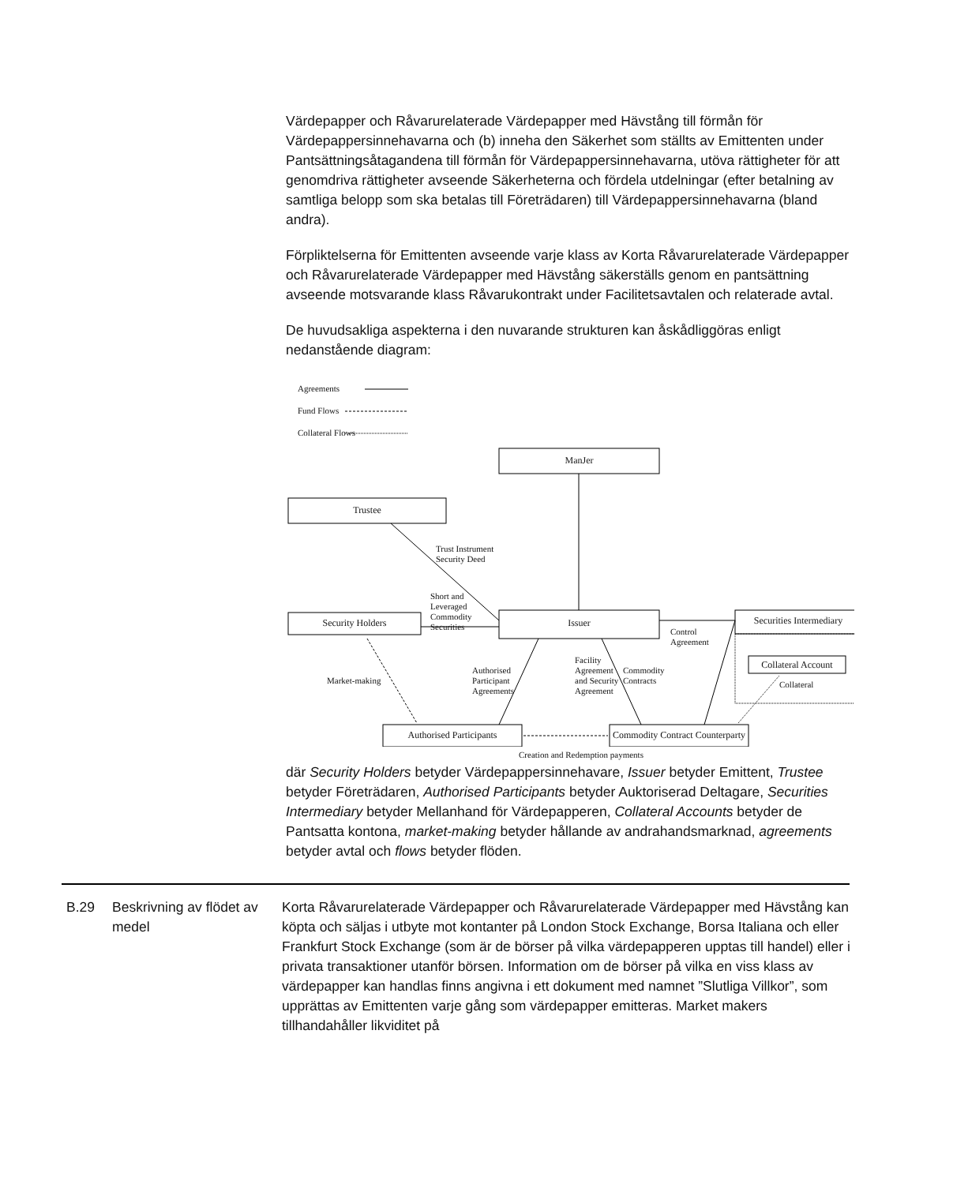Värdepapper och Råvarurelaterade Värdepapper med Hävstång till förmån för Värdepappersinnehavarna och (b) inneha den Säkerhet som ställts av Emittenten under Pantsättningsåtagandena till förmån för Värdepappersinnehavarna, utöva rättigheter för att genomdriva rättigheter avseende Säkerheterna och fördela utdelningar (efter betalning av samtliga belopp som ska betalas till Företrädaren) till Värdepappersinnehavarna (bland andra).
Förpliktelserna för Emittenten avseende varje klass av Korta Råvarurelaterade Värdepapper och Råvarurelaterade Värdepapper med Hävstång säkerställs genom en pantsättning avseende motsvarande klass Råvarukontrakt under Facilitetsavtalen och relaterade avtal.
De huvudsakliga aspekterna i den nuvarande strukturen kan åskådliggöras enligt nedanstående diagram:
Agreements
Fund Flows
Collateral Flows
ManJer
Trustee
Security Holders Issuer Securities Intermediary
Collateral Account
Authorised Participants Commodity Contract Counterparty
Trust Instrument
Security Deed
Short and
Leveraged
Commodity
Securities Control
Agreement
Market-making
Authorised
Participant
Agreements
Facility
Agreement
and Security
Agreement
Commodity
Contracts Collateral
Creation and Redemption payments
där Security Holders betyder Värdepappersinnehavare, Issuer betyder Emittent, Trustee betyder Företrädaren, Authorised Participants betyder Auktoriserad Deltagare, Securities Intermediary betyder Mellanhand för Värdepapperen, Collateral Accounts betyder de Pantsatta kontona, market-making betyder hållande av andrahandsmarknad, agreements betyder avtal och flows betyder flöden.
B.29 Beskrivning av flödet av medel
Korta Råvarurelaterade Värdepapper och Råvarurelaterade Värdepapper med Hävstång kan köpta och säljas i utbyte mot kontanter på London Stock Exchange, Borsa Italiana och eller Frankfurt Stock Exchange (som är de börser på vilka värdepapperen upptas till handel) eller i privata transaktioner utanför börsen. Information om de börser på vilka en viss klass av värdepapper kan handlas finns angivna i ett dokument med namnet ”Slutliga Villkor”, som upprättas av Emittenten varje gång som värdepapper emitteras. Market makers tillhandahåller likviditet på